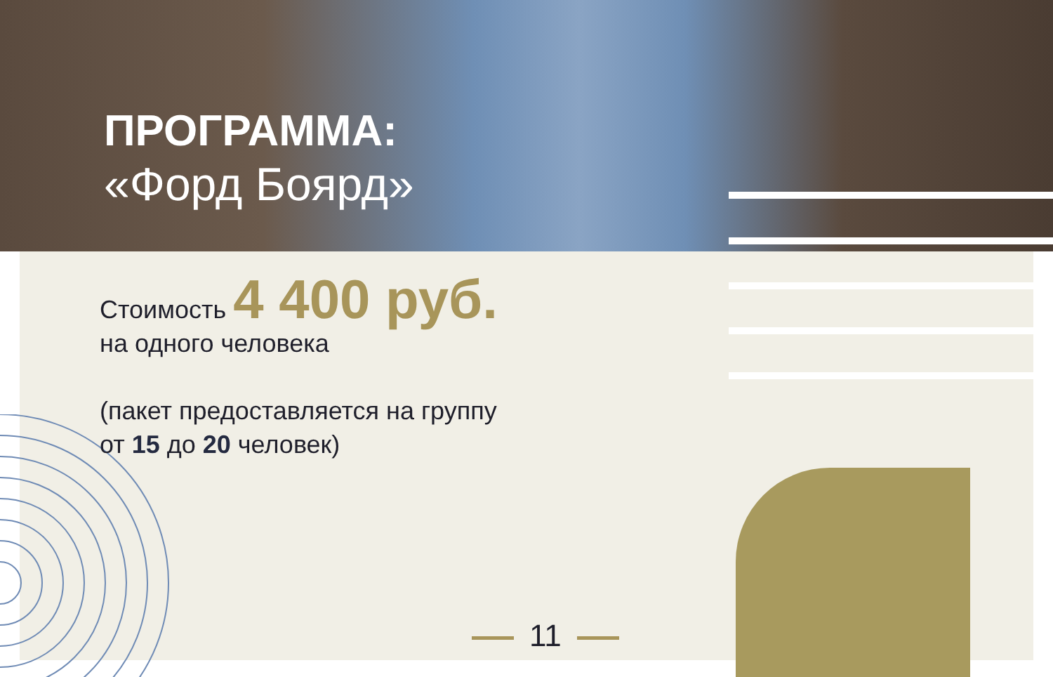ПРОГРАММА:
«Форд Боярд»
Стоимость 4 400 руб.
на одного человека
(пакет предоставляется на группу
от 15 до 20 человек)
11